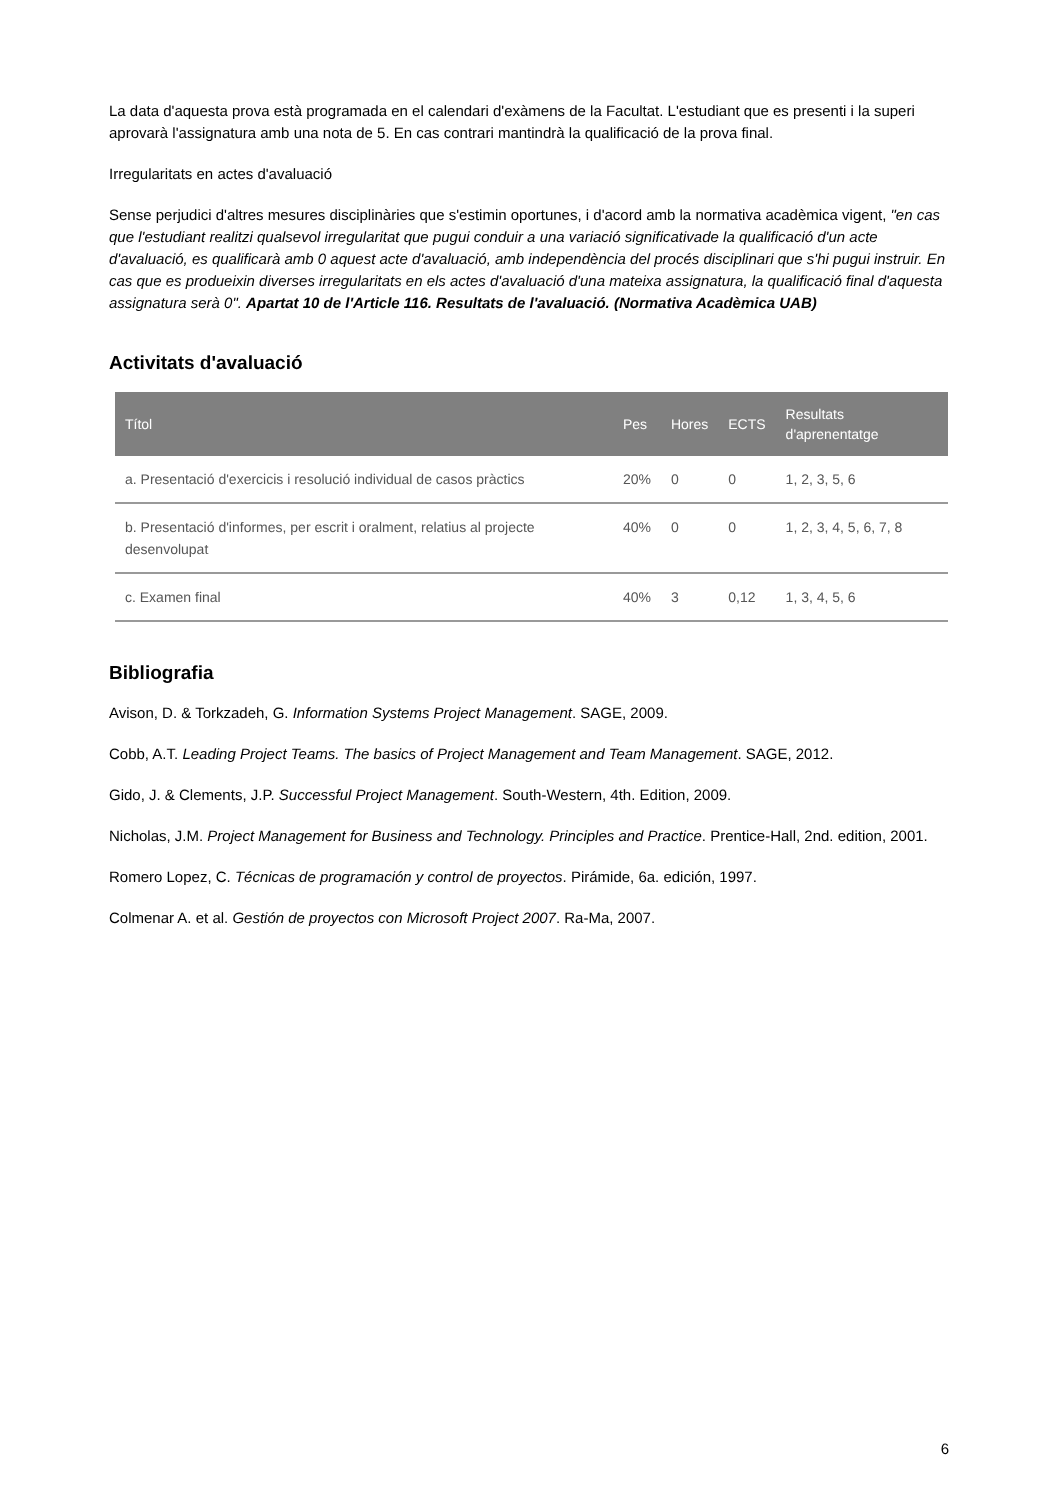La data d'aquesta prova està programada en el calendari d'exàmens de la Facultat. L'estudiant que es presenti i la superi aprovarà l'assignatura amb una nota de 5. En cas contrari mantindrà la qualificació de la prova final.
Irregularitats en actes d'avaluació
Sense perjudici d'altres mesures disciplinàries que s'estimin oportunes, i d'acord amb la normativa acadèmica vigent, "en cas que l'estudiant realitzi qualsevol irregularitat que pugui conduir a una variació significativade la qualificació d'un acte d'avaluació, es qualificarà amb 0 aquest acte d'avaluació, amb independència del procés disciplinari que s'hi pugui instruir. En cas que es produeixin diverses irregularitats en els actes d'avaluació d'una mateixa assignatura, la qualificació final d'aquesta assignatura serà 0". Apartat 10 de l'Article 116. Resultats de l'avaluació. (Normativa Acadèmica UAB)
Activitats d'avaluació
| Títol | Pes | Hores | ECTS | Resultats d'aprenentatge |
| --- | --- | --- | --- | --- |
| a. Presentació d'exercicis i resolució individual de casos pràctics | 20% | 0 | 0 | 1, 2, 3, 5, 6 |
| b. Presentació d'informes, per escrit i oralment, relatius al projecte desenvolupat | 40% | 0 | 0 | 1, 2, 3, 4, 5, 6, 7, 8 |
| c. Examen final | 40% | 3 | 0,12 | 1, 3, 4, 5, 6 |
Bibliografia
Avison, D. & Torkzadeh, G. Information Systems Project Management. SAGE, 2009.
Cobb, A.T. Leading Project Teams. The basics of Project Management and Team Management. SAGE, 2012.
Gido, J. & Clements, J.P. Successful Project Management. South-Western, 4th. Edition, 2009.
Nicholas, J.M. Project Management for Business and Technology. Principles and Practice. Prentice-Hall, 2nd. edition, 2001.
Romero Lopez, C. Técnicas de programación y control de proyectos. Pirámide, 6a. edición, 1997.
Colmenar A. et al. Gestión de proyectos con Microsoft Project 2007. Ra-Ma, 2007.
6